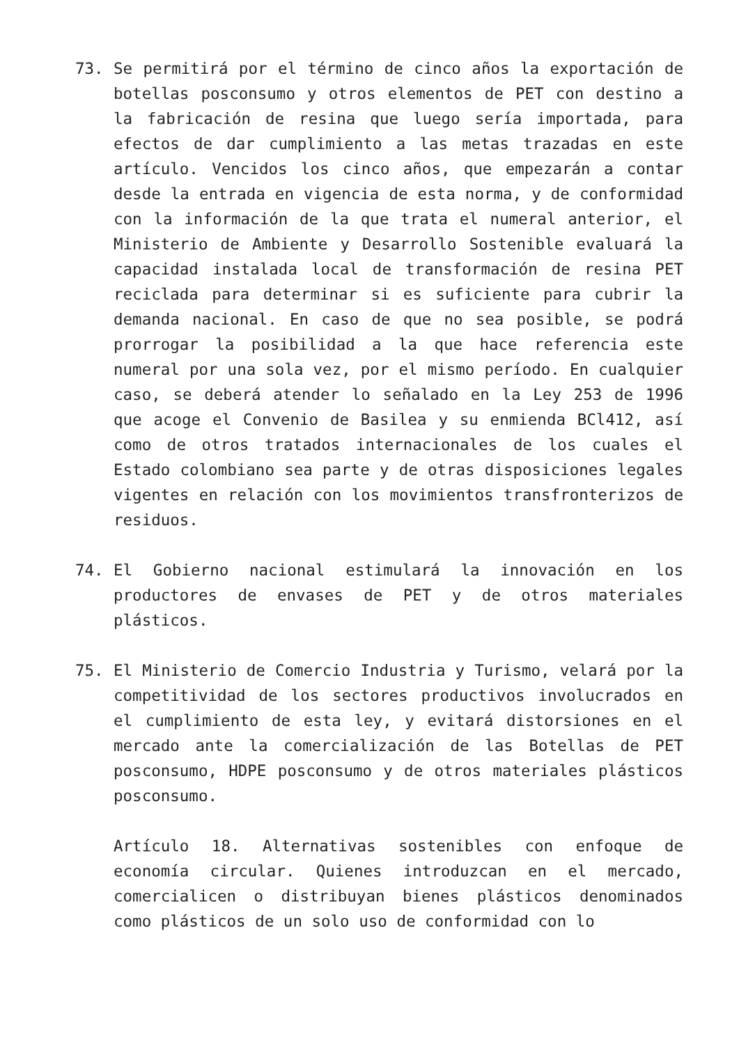73. Se permitirá por el término de cinco años la exportación de botellas posconsumo y otros elementos de PET con destino a la fabricación de resina que luego sería importada, para efectos de dar cumplimiento a las metas trazadas en este artículo. Vencidos los cinco años, que empezarán a contar desde la entrada en vigencia de esta norma, y de conformidad con la información de la que trata el numeral anterior, el Ministerio de Ambiente y Desarrollo Sostenible evaluará la capacidad instalada local de transformación de resina PET reciclada para determinar si es suficiente para cubrir la demanda nacional. En caso de que no sea posible, se podrá prorrogar la posibilidad a la que hace referencia este numeral por una sola vez, por el mismo período. En cualquier caso, se deberá atender lo señalado en la Ley 253 de 1996 que acoge el Convenio de Basilea y su enmienda BCl412, así como de otros tratados internacionales de los cuales el Estado colombiano sea parte y de otras disposiciones legales vigentes en relación con los movimientos transfronterizos de residuos.
74. El Gobierno nacional estimulará la innovación en los productores de envases de PET y de otros materiales plásticos.
75. El Ministerio de Comercio Industria y Turismo, velará por la competitividad de los sectores productivos involucrados en el cumplimiento de esta ley, y evitará distorsiones en el mercado ante la comercialización de las Botellas de PET posconsumo, HDPE posconsumo y de otros materiales plásticos posconsumo.
Artículo 18. Alternativas sostenibles con enfoque de economía circular. Quienes introduzcan en el mercado, comercialicen o distribuyan bienes plásticos denominados como plásticos de un solo uso de conformidad con lo